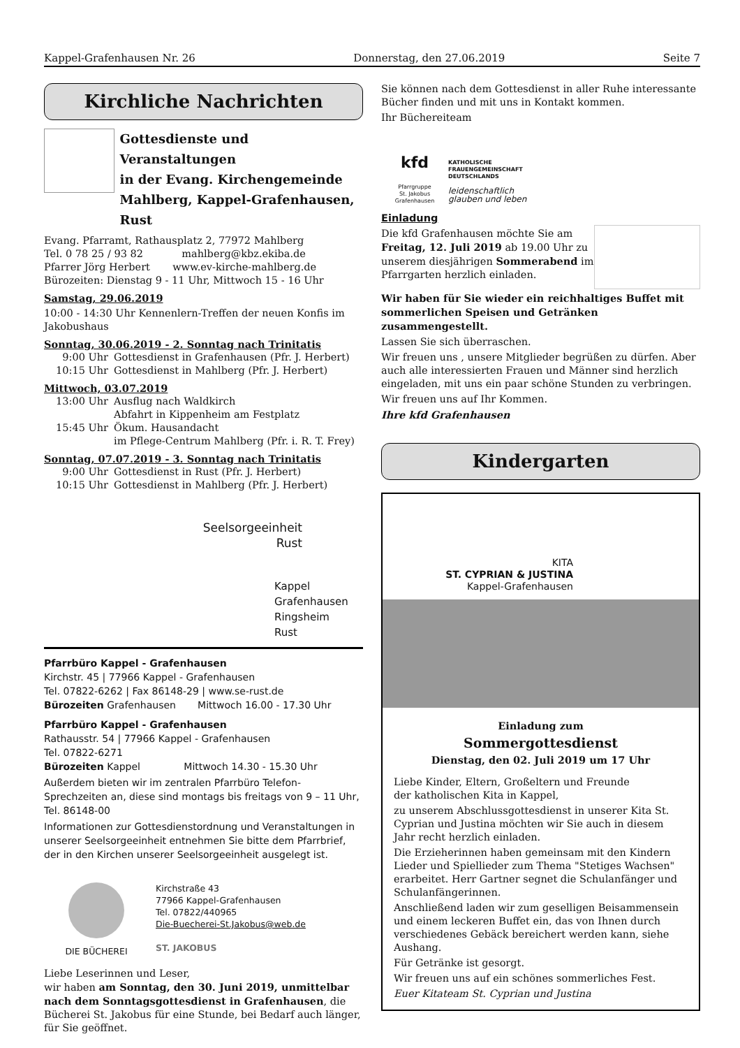Kappel-Grafenhausen Nr. 26 Donnerstag, den 27.06.2019 Seite 7
Kirchliche Nachrichten
Gottesdienste und Veranstaltungen
in der Evang. Kirchengemeinde
Mahlberg, Kappel-Grafenhausen, Rust
Evang. Pfarramt, Rathausplatz 2, 77972 Mahlberg
Tel. 0 78 25 / 93 82 mahlberg@kbz.ekiba.de
Pfarrer Jörg Herbert www.ev-kirche-mahlberg.de
Bürozeiten: Dienstag 9 - 11 Uhr, Mittwoch 15 - 16 Uhr
Samstag, 29.06.2019
10:00 - 14:30 Uhr Kennenlern-Treffen der neuen Konfis im Jakobushaus
Sonntag, 30.06.2019 - 2. Sonntag nach Trinitatis
9:00 Uhr Gottesdienst in Grafenhausen (Pfr. J. Herbert)
10:15 Uhr Gottesdienst in Mahlberg (Pfr. J. Herbert)
Mittwoch, 03.07.2019
13:00 Uhr Ausflug nach Waldkirch
Abfahrt in Kippenheim am Festplatz
15:45 Uhr Ökum. Hausandacht
im Pflege-Centrum Mahlberg (Pfr. i. R. T. Frey)
Sonntag, 07.07.2019 - 3. Sonntag nach Trinitatis
9:00 Uhr Gottesdienst in Rust (Pfr. J. Herbert)
10:15 Uhr Gottesdienst in Mahlberg (Pfr. J. Herbert)
Seelsorgeeinheit
Rust
Kappel
Grafenhausen
Ringsheim
Rust
Pfarrbüro Kappel - Grafenhausen
Kirchstr. 45 | 77966 Kappel - Grafenhausen
Tel. 07822-6262 | Fax 86148-29 | www.se-rust.de
Bürozeiten Grafenhausen Mittwoch 16.00 - 17.30 Uhr
Pfarrbüro Kappel - Grafenhausen
Rathausstr. 54 | 77966 Kappel - Grafenhausen
Tel. 07822-6271
Bürozeiten Kappel Mittwoch 14.30 - 15.30 Uhr
Außerdem bieten wir im zentralen Pfarrbüro Telefon-Sprechzeiten an, diese sind montags bis freitags von 9 – 11 Uhr, Tel. 86148-00
Informationen zur Gottesdienstordnung und Veranstaltungen in unserer Seelsorgeeinheit entnehmen Sie bitte dem Pfarrbrief, der in den Kirchen unserer Seelsorgeeinheit ausgelegt ist.
DIE BÜCHEREI Kirchstraße 43
77966 Kappel-Grafenhausen
Tel. 07822/440965
Die-Buecherei-St.Jakobus@web.de
ST. JAKOBUS
Liebe Leserinnen und Leser,
wir haben am Sonntag, den 30. Juni 2019, unmittelbar nach dem Sonntagsgottesdienst in Grafenhausen, die Bücherei St. Jakobus für eine Stunde, bei Bedarf auch länger, für Sie geöffnet.
Sie können nach dem Gottesdienst in aller Ruhe interessante Bücher finden und mit uns in Kontakt kommen.
Ihr Büchereiteam
kfd
Pfarrgruppe
St. Jakobus
Grafenhausen
KATHOLISCHE
FRAUENGEMEINSCHAFT
DEUTSCHLANDS
leidenschaftlich
glauben und leben
Einladung
Die kfd Grafenhausen möchte Sie am Freitag, 12. Juli 2019 ab 19.00 Uhr zu unserem diesjährigen Sommerabend im Pfarrgarten herzlich einladen.
Wir haben für Sie wieder ein reichhaltiges Buffet mit sommerlichen Speisen und Getränken zusammengestellt.
Lassen Sie sich überraschen.
Wir freuen uns , unsere Mitglieder begrüßen zu dürfen. Aber auch alle interessierten Frauen und Männer sind herzlich eingeladen, mit uns ein paar schöne Stunden zu verbringen.
Wir freuen uns auf Ihr Kommen.
Ihre kfd Grafenhausen
Kindergarten
KITA
ST. CYPRIAN & JUSTINA
Kappel-Grafenhausen
Einladung zum
Sommergottesdienst
Dienstag, den 02. Juli 2019 um 17 Uhr
Liebe Kinder, Eltern, Großeltern und Freunde
der katholischen Kita in Kappel,
zu unserem Abschlussgottesdienst in unserer Kita St. Cyprian und Justina möchten wir Sie auch in diesem Jahr recht herzlich einladen.
Die Erzieherinnen haben gemeinsam mit den Kindern Lieder und Spiellieder zum Thema "Stetiges Wachsen" erarbeitet. Herr Gartner segnet die Schulanfänger und Schulanfängerinnen.
Anschließend laden wir zum geselligen Beisammensein und einem leckeren Buffet ein, das von Ihnen durch verschiedenes Gebäck bereichert werden kann, siehe Aushang.
Für Getränke ist gesorgt.
Wir freuen uns auf ein schönes sommerliches Fest.
Euer Kitateam St. Cyprian und Justina